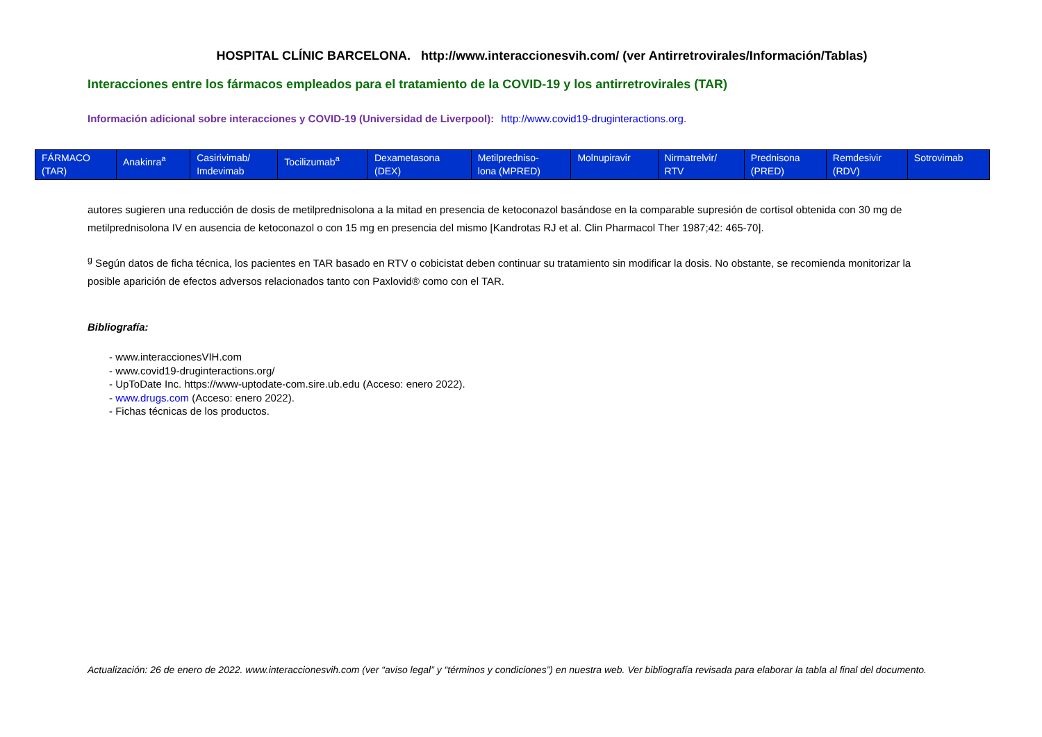HOSPITAL CLÍNIC BARCELONA. http://www.interaccionesvih.com/ (ver Antirretrovirales/Información/Tablas)
Interacciones entre los fármacos empleados para el tratamiento de la COVID-19 y los antirretrovirales (TAR)
Información adicional sobre interacciones y COVID-19 (Universidad de Liverpool): http://www.covid19-druginteractions.org.
| FÁRMACO (TAR) | Anakinra<sup>a</sup> | Casirivimab/ Imdevimab | Tocilizumab<sup>a</sup> | Dexametasona (DEX) | Metilpredniso- lona (MPRED) | Molnupiravir | Nirmatrelvir/ RTV | Prednisona (PRED) | Remdesivir (RDV) | Sotrovimab |
| --- | --- | --- | --- | --- | --- | --- | --- | --- | --- | --- |
autores sugieren una reducción de dosis de metilprednisolona a la mitad en presencia de ketoconazol basándose en la comparable supresión de cortisol obtenida con 30 mg de metilprednisolona IV en ausencia de ketoconazol o con 15 mg en presencia del mismo [Kandrotas RJ et al. Clin Pharmacol Ther 1987;42: 465-70].
<sup>g</sup> Según datos de ficha técnica, los pacientes en TAR basado en RTV o cobicistat deben continuar su tratamiento sin modificar la dosis. No obstante, se recomienda monitorizar la posible aparición de efectos adversos relacionados tanto con Paxlovid® como con el TAR.
Bibliografía:
- www.interaccionesVIH.com
- www.covid19-druginteractions.org/
- UpToDate Inc. https://www-uptodate-com.sire.ub.edu (Acceso: enero 2022).
- www.drugs.com (Acceso: enero 2022).
- Fichas técnicas de los productos.
Actualización: 26 de enero de 2022. www.interaccionesvih.com (ver “aviso legal” y “términos y condiciones”) en nuestra web. Ver bibliografía revisada para elaborar la tabla al final del documento.